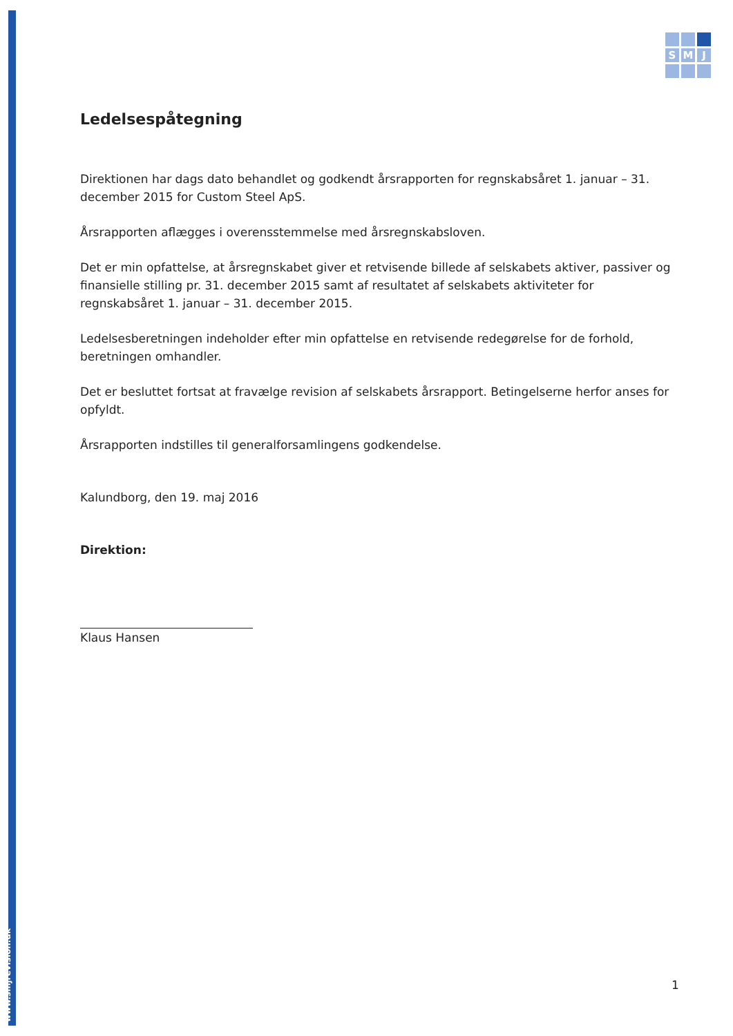www.smjrevision.dk
S
M
J
Ledelsespåtegning
Direktionen har dags dato behandlet og godkendt årsrapporten for regnskabsåret 1. januar – 31. december 2015 for Custom Steel ApS.
Årsrapporten aflægges i overensstemmelse med årsregnskabsloven.
Det er min opfattelse, at årsregnskabet giver et retvisende billede af selskabets aktiver, passiver og finansielle stilling pr. 31. december 2015 samt af resultatet af selskabets aktiviteter for regnskabsåret 1. januar – 31. december 2015.
Ledelsesberetningen indeholder efter min opfattelse en retvisende redegørelse for de forhold, beretningen omhandler.
Det er besluttet fortsat at fravælge revision af selskabets årsrapport. Betingelserne herfor anses for opfyldt.
Årsrapporten indstilles til generalforsamlingens godkendelse.
Kalundborg, den 19. maj 2016
Direktion:
Klaus Hansen
1